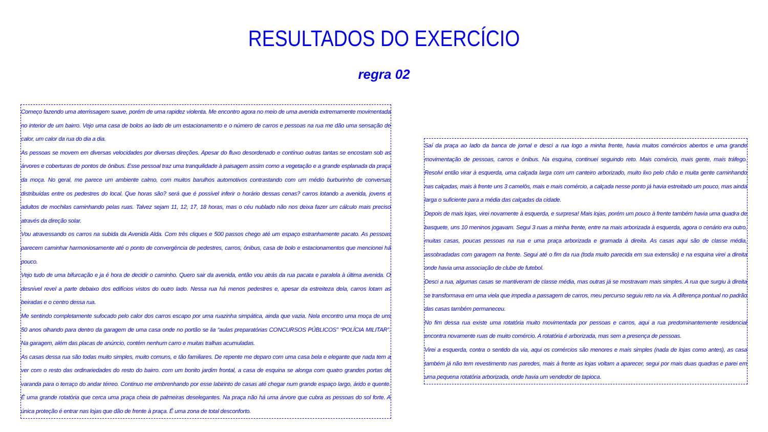RESULTADOS DO EXERCÍCIO
regra 02
Começo fazendo uma aterrissagem suave, porém de uma rapidez violenta. Me encontro agora no meio de uma avenida extremamente movimentada no interior de um bairro. Vejo uma casa de bolos ao lado de um estacionamento e o número de carros e pessoas na rua me dão uma sensação de calor, um calor da rua do dia a dia.
As pessoas se movem em diversas velocidades por diversas direções. Apesar do fluxo desordenado e contínuo outras tantas se encostam sob as árvores e coberturas de pontos de ônibus. Esse pessoal traz uma tranquilidade à paisagem assim como a vegetação e a grande esplanada da praça da moça. No geral, me parece um ambiente calmo, com muitos barulhos automotivos contrastando com um médio burburinho de conversas distribuídas entre os pedestres do local. Que horas são? será que é possível inferir o horário dessas cenas? carros lotando a avenida, jovens e adultos de mochilas caminhando pelas ruas. Talvez sejam 11, 12, 17, 18 horas, mas o céu nublado não nos deixa fazer um cálculo mais preciso através da direção solar.
Vou atravessando os carros na subida da Avenida Alda. Com três cliques e 500 passos chego até um espaço estranhamente pacato. As pessoas parecem caminhar harmoniosamente até o ponto de convergência de pedestres, carros, ônibus, casa de bolo e estacionamentos que mencionei há pouco.
Vejo tudo de uma bifurcação e ja é hora de decidir o caminho. Quero sair da avenida, então vou atrás da rua pacata e paralela à última avenida. O desnível revel a parte debaixo dos edifícios vistos do outro lado. Nessa rua há menos pedestres e, apesar da estreiteza dela, carros lotam as beiradas e o centro dessa rua.
Me sentindo completamente sufocado pelo calor dos carros escapo por uma ruazinha simpática, ainda que vazia. Nela encontro uma moça de uns 50 anos olhando para dentro da garagem de uma casa onde no portão se lia “aulas preparatórias CONCURSOS PÚBLICOS” “POLÍCIA MILITAR”. Na garagem, além das placas de anúncio, contém nenhum carro e muitas tralhas acumuladas.
As casas dessa rua são todas muito simples, muito comuns, e tão familiares. De repente me deparo com uma casa bela e elegante que nada tem a ver com o resto das ordinariedades do resto do bairro. com um bonito jardim frontal, a casa de esquina se alonga com quatro grandes portas de varanda para o terraço do andar térreo. Continuo me embrenhando por esse labirinto de casas até chegar num grande espaço largo, árido e quente. É uma grande rotatória que cerca uma praça cheia de palmeiras deselegantes. Na praça não há uma árvore que cubra as pessoas do sol forte. A única proteção é entrar nas lojas que dão de frente à praça. É uma zona de total desconforto.
Saí da praça ao lado da banca de jornal e desci a rua logo a minha frente, havia muitos comércios abertos e uma grande movimentação de pessoas, carros e ônibus. Na esquina, continuei seguindo reto. Mais comércio, mais gente, mais tráfego. Resolvi então virar à esquerda, uma calçada larga com um canteiro arborizado, muito lixo pelo chão e muita gente caminhando nas calçadas, mais à frente uns 3 camelôs, mais e mais comércio, a calçada nesse ponto já havia estreitado um pouco, mas ainda larga o suficiente para a média das calçadas da cidade.
Depois de mais lojas, virei novamente à esquerda, e surpresa! Mais lojas, porém um pouco à frente também havia uma quadra de basquete, uns 10 meninos jogavam. Segui 3 ruas a minha frente, entre na mais arborizada à esquerda, agora o cenário era outro, muitas casas, poucas pessoas na rua e uma praça arborizada e gramada à direita. As casas aqui são de classe média, assobradadas com garagem na frente. Segui até o fim da rua (toda muito parecida em sua extensão) e na esquina virei a direita onde havia uma associação de clube de futebol.
Desci a rua, algumas casas se mantiveram de classe média, mas outras já se mostravam mais simples. A rua que surgiu à direita se transformava em uma viela que impedia a passagem de carros, meu percurso seguiu reto na via. A diferença pontual no padrão das casas também permaneceu.
No fim dessa rua existe uma rotatória muito movimentada por pessoas e carros, aqui a rua predominantemente residencial encontra novamente ruas de muito comércio. A rotatória é arborizada, mas sem a presença de pessoas.
Virei a esquerda, contra o sentido da via, aqui os comércios são menores e mais simples (nada de lojas como antes), as casa também já não tem revestimento nas paredes, mais à frente as lojas voltam a aparecer, segui por mais duas quadras e parei em uma pequena rotatória arborizada, onde havia um vendedor de tapioca.